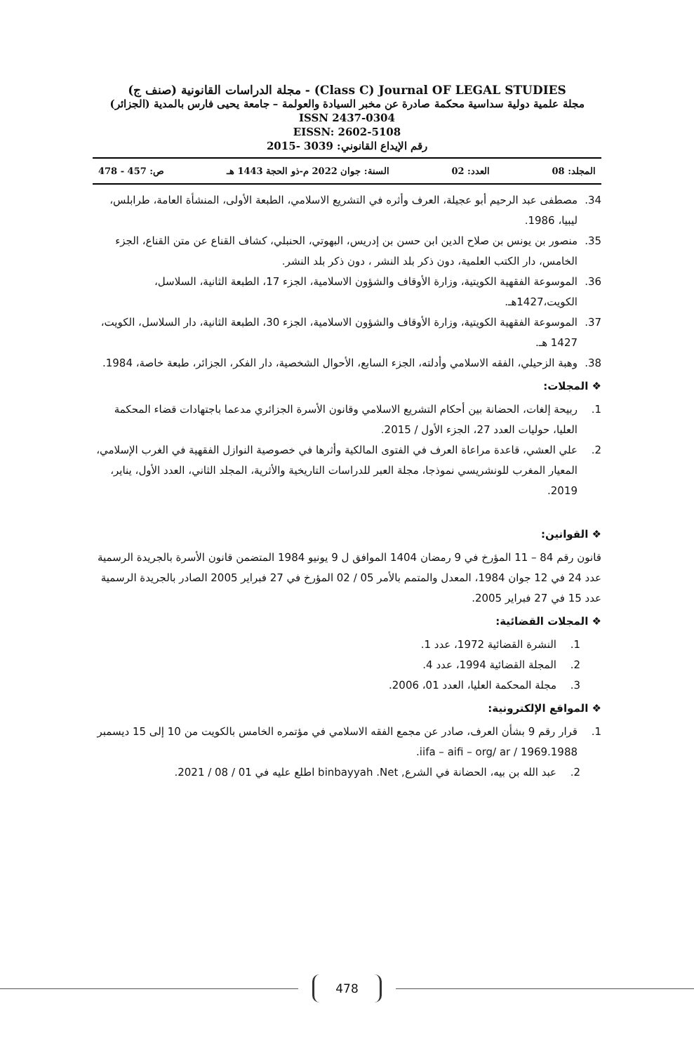مجلة الدراسات القانونية (صنف ج) - (Class C) Journal OF LEGAL STUDIES
مجلة علمية دولية سداسية محكمة صادرة عن مخبر السيادة والعولمة – جامعة يحيى فارس بالمدية (الجزائر)
ISSN 2437-0304
EISSN: 2602-5108
رقم الإيداع القانوني: 3039 -2015
المجلد: 08 العدد: 02 السنة: جوان 2022 م-ذو الحجة 1443 هـ ص: 457 - 478
34. مصطفى عبد الرحيم أبو عجيلة، العرف وأثره في التشريع الاسلامي، الطبعة الأولى، المنشأة العامة، طرابلس، ليبيا، 1986.
35. منصور بن يونس بن صلاح الدين ابن حسن بن إدريس، البهوتي، الحنبلي، كشاف القناع عن متن القناع، الجزء الخامس، دار الكتب العلمية، دون ذكر بلد النشر ، دون ذكر بلد النشر.
36. الموسوعة الفقهية الكويتية، وزارة الأوقاف والشؤون الاسلامية، الجزء 17، الطبعة الثانية، السلاسل، الكويت،1427هـ.
37. الموسوعة الفقهية الكويتية، وزارة الأوقاف والشؤون الاسلامية، الجزء 30، الطبعة الثانية، دار السلاسل، الكويت، 1427 هـ.
38. وهبة الزحيلي، الفقه الاسلامي وأدلته، الجزء السابع، الأحوال الشخصية، دار الفكر، الجزائر، طبعة خاصة، 1984.
❖ المجلات:
1. ربيحة إلغات، الحضانة بين أحكام التشريع الاسلامي وقانون الأسرة الجزائري مدعما باجتهادات قضاء المحكمة العليا، حوليات العدد 27، الجزء الأول / 2015.
2. علي العشي، قاعدة مراعاة العرف في الفتوى المالكية وأثرها في خصوصية النوازل الفقهية في الغرب الإسلامي، المعيار المغرب للونشريسي نموذجا، مجلة العبر للدراسات التاريخية والأثرية، المجلد الثاني، العدد الأول، يناير، 2019.
❖ القوانين:
قانون رقم 84 – 11 المؤرخ في 9 رمضان 1404 الموافق ل 9 يونيو 1984 المتضمن قانون الأسرة بالجريدة الرسمية عدد 24 في 12 جوان 1984، المعدل والمتمم بالأمر 05 / 02 المؤرخ في 27 فبراير 2005 الصادر بالجريدة الرسمية عدد 15 في 27 فبراير 2005.
❖ المجلات القضائية:
1. النشرة القضائية 1972، عدد 1.
2. المجلة القضائية 1994، عدد 4.
3. مجلة المحكمة العليا، العدد 01، 2006.
❖ المواقع الإلكترونية:
1. قرار رقم 9 بشأن العرف، صادر عن مجمع الفقه الاسلامي في مؤتمره الخامس بالكويت من 10 إلى 15 ديسمبر 1969.1988 / iifa – aifi – org/ ar.
2. عبد الله بن بيه، الحضانة في الشرع, binbayyah .Net اطلع عليه في 01 / 08 / 2021.
478